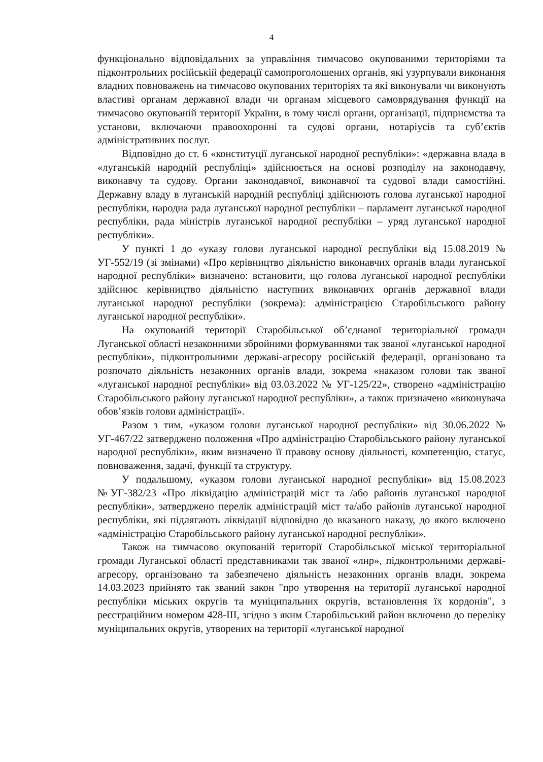4
функціонально відповідальних за управління тимчасово окупованими територіями та підконтрольних російській федерації самопроголошених органів, які узурпували виконання владних повноважень на тимчасово окупованих територіях та які виконували чи виконують властиві органам державної влади чи органам місцевого самоврядування функції на тимчасово окупованій території України, в тому числі органи, організації, підприємства та установи, включаючи правоохоронні та судові органи, нотаріусів та суб’єктів адміністративних послуг.
Відповідно до ст. 6 «конституції луганської народної республіки»: «державна влада в «луганській народній республіці» здійснюється на основі розподілу на законодавчу, виконавчу та судову. Органи законодавчої, виконавчої та судової влади самостійні. Державну владу в луганській народній республіці здійснюють голова луганської народної республіки, народна рада луганської народної республіки – парламент луганської народної республіки, рада міністрів луганської народної республіки – уряд луганської народної республіки».
У пункті 1 до «указу голови луганської народної республіки від 15.08.2019 № УГ-552/19 (зі змінами) «Про керівництво діяльністю виконавчих органів влади луганської народної республіки» визначено: встановити, що голова луганської народної республіки здійснює керівництво діяльністю наступних виконавчих органів державної влади луганської народної республіки (зокрема): адміністрацією Старобільського району луганської народної республіки».
На окупованій території Старобільської об’єднаної територіальної громади Луганської області незаконними збройними формуваннями так званої «луганської народної республіки», підконтрольними державі-агресору російській федерації, організовано та розпочато діяльність незаконних органів влади, зокрема «наказом голови так званої «луганської народної республіки» від 03.03.2022 № УГ-125/22», створено «адміністрацію Старобільського району луганської народної республіки», а також призначено «виконувача обов’язків голови адміністрації».
Разом з тим, «указом голови луганської народної республіки» від 30.06.2022 № УГ-467/22 затверджено положення «Про адміністрацію Старобільського району луганської народної республіки», яким визначено її правову основу діяльності, компетенцію, статус, повноваження, задачі, функції та структуру.
У подальшому, «указом голови луганської народної республіки» від 15.08.2023 №УГ-382/23 «Про ліквідацію адміністрацій міст та /або районів луганської народної республіки», затверджено перелік адміністрацій міст та/або районів луганської народної республіки, які підлягають ліквідації відповідно до вказаного наказу, до якого включено «адміністрацію Старобільського району луганської народної республіки».
Також на тимчасово окупованій території Старобільської міської територіальної громади Луганської області представниками так званої «лнр», підконтрольними державі-агресору, організовано та забезпечено діяльність незаконних органів влади, зокрема 14.03.2023 прийнято так званий закон "про утворення на території луганської народної республіки міських округів та муніципальних округів, встановлення їх кордонів", з реєстраційним номером 428-III, згідно з яким Старобільський район включено до переліку муніципальних округів, утворених на території «луганської народної